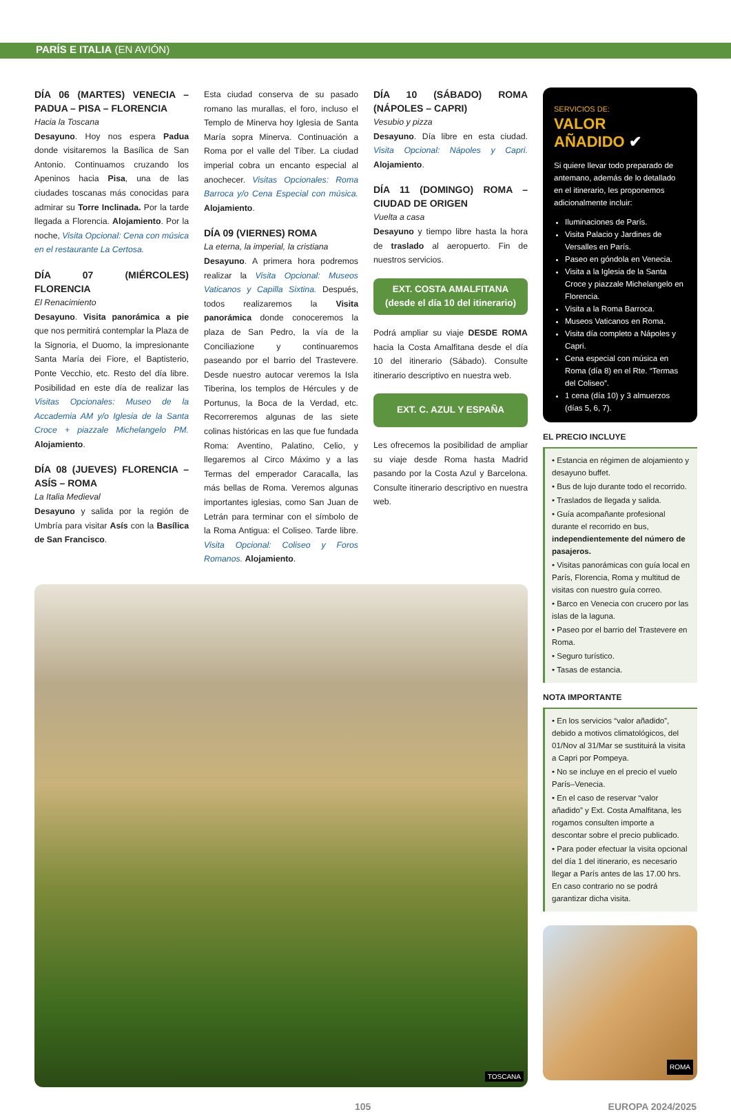PARÍS E ITALIA (EN AVIÓN)
DÍA 06 (MARTES) VENECIA – PADUA – PISA – FLORENCIA
Hacia la Toscana
Desayuno. Hoy nos espera Padua donde visitaremos la Basílica de San Antonio. Continuamos cruzando los Apeninos hacia Pisa, una de las ciudades toscanas más conocidas para admirar su Torre Inclinada. Por la tarde llegada a Florencia. Alojamiento. Por la noche, Visita Opcional: Cena con música en el restaurante La Certosa.
DÍA 07 (MIÉRCOLES) FLORENCIA
El Renacimiento
Desayuno. Visita panorámica a pie que nos permitirá contemplar la Plaza de la Signoria, el Duomo, la impresionante Santa María dei Fiore, el Baptisterio, Ponte Vecchio, etc. Resto del día libre. Posibilidad en este día de realizar las Visitas Opcionales: Museo de la Accademia AM y/o Iglesia de la Santa Croce + piazzale Michelangelo PM. Alojamiento.
DÍA 08 (JUEVES) FLORENCIA – ASÍS – ROMA
La Italia Medieval
Desayuno y salida por la región de Umbría para visitar Asís con la Basílica de San Francisco.
Esta ciudad conserva de su pasado romano las murallas, el foro, incluso el Templo de Minerva hoy Iglesia de Santa María sopra Minerva. Continuación a Roma por el valle del Tíber. La ciudad imperial cobra un encanto especial al anochecer. Visitas Opcionales: Roma Barroca y/o Cena Especial con música. Alojamiento.
DÍA 09 (VIERNES) ROMA
La eterna, la imperial, la cristiana
Desayuno. A primera hora podremos realizar la Visita Opcional: Museos Vaticanos y Capilla Sixtina. Después, todos realizaremos la Visita panorámica donde conoceremos la plaza de San Pedro, la vía de la Conciliazione y continuaremos paseando por el barrio del Trastevere. Desde nuestro autocar veremos la Isla Tiberina, los templos de Hércules y de Portunus, la Boca de la Verdad, etc. Recorreremos algunas de las siete colinas históricas en las que fue fundada Roma: Aventino, Palatino, Celio, y llegaremos al Circo Máximo y a las Termas del emperador Caracalla, las más bellas de Roma. Veremos algunas importantes iglesias, como San Juan de Letrán para terminar con el símbolo de la Roma Antigua: el Coliseo. Tarde libre. Visita Opcional: Coliseo y Foros Romanos. Alojamiento.
DÍA 10 (SÁBADO) ROMA (NÁPOLES – CAPRI)
Vesubio y pizza
Desayuno. Día libre en esta ciudad. Visita Opcional: Nápoles y Capri. Alojamiento.
DÍA 11 (DOMINGO) ROMA – CIUDAD DE ORIGEN
Vuelta a casa
Desayuno y tiempo libre hasta la hora de traslado al aeropuerto. Fin de nuestros servicios.
EXT. COSTA AMALFITANA
(desde el día 10 del itinerario)
Podrá ampliar su viaje DESDE ROMA hacia la Costa Amalfitana desde el día 10 del itinerario (Sábado). Consulte itinerario descriptivo en nuestra web.
EXT. C. AZUL Y ESPAÑA
Les ofrecemos la posibilidad de ampliar su viaje desde Roma hasta Madrid pasando por la Costa Azul y Barcelona. Consulte itinerario descriptivo en nuestra web.
TOSCANA
SERVICIOS DE:
VALOR
AÑADIDO ✔
Si quiere llevar todo preparado de antemano, además de lo detallado en el itinerario, les proponemos adicionalmente incluir:
Iluminaciones de París.
Visita Palacio y Jardines de Versalles en París.
Paseo en góndola en Venecia.
Visita a la Iglesia de la Santa Croce y piazzale Michelangelo en Florencia.
Visita a la Roma Barroca.
Museos Vaticanos en Roma.
Visita día completo a Nápoles y Capri.
Cena especial con música en Roma (día 8) en el Rte. “Termas del Coliseo”.
1 cena (día 10) y 3 almuerzos (días 5, 6, 7).
EL PRECIO INCLUYE
• Estancia en régimen de alojamiento y desayuno buffet.
• Bus de lujo durante todo el recorrido.
• Traslados de llegada y salida.
• Guía acompañante profesional durante el recorrido en bus, independientemente del número de pasajeros.
• Visitas panorámicas con guía local en París, Florencia, Roma y multitud de visitas con nuestro guía correo.
• Barco en Venecia con crucero por las islas de la laguna.
• Paseo por el barrio del Trastevere en Roma.
• Seguro turístico.
• Tasas de estancia.
NOTA IMPORTANTE
• En los servicios “valor añadido”, debido a motivos climatológicos, del 01/Nov al 31/Mar se sustituirá la visita a Capri por Pompeya.
• No se incluye en el precio el vuelo París–Venecia.
• En el caso de reservar “valor añadido” y Ext. Costa Amalfitana, les rogamos consulten importe a descontar sobre el precio publicado.
• Para poder efectuar la visita opcional del día 1 del itinerario, es necesario llegar a París antes de las 17.00 hrs. En caso contrario no se podrá garantizar dicha visita.
ROMA
105 EUROPA 2024/2025